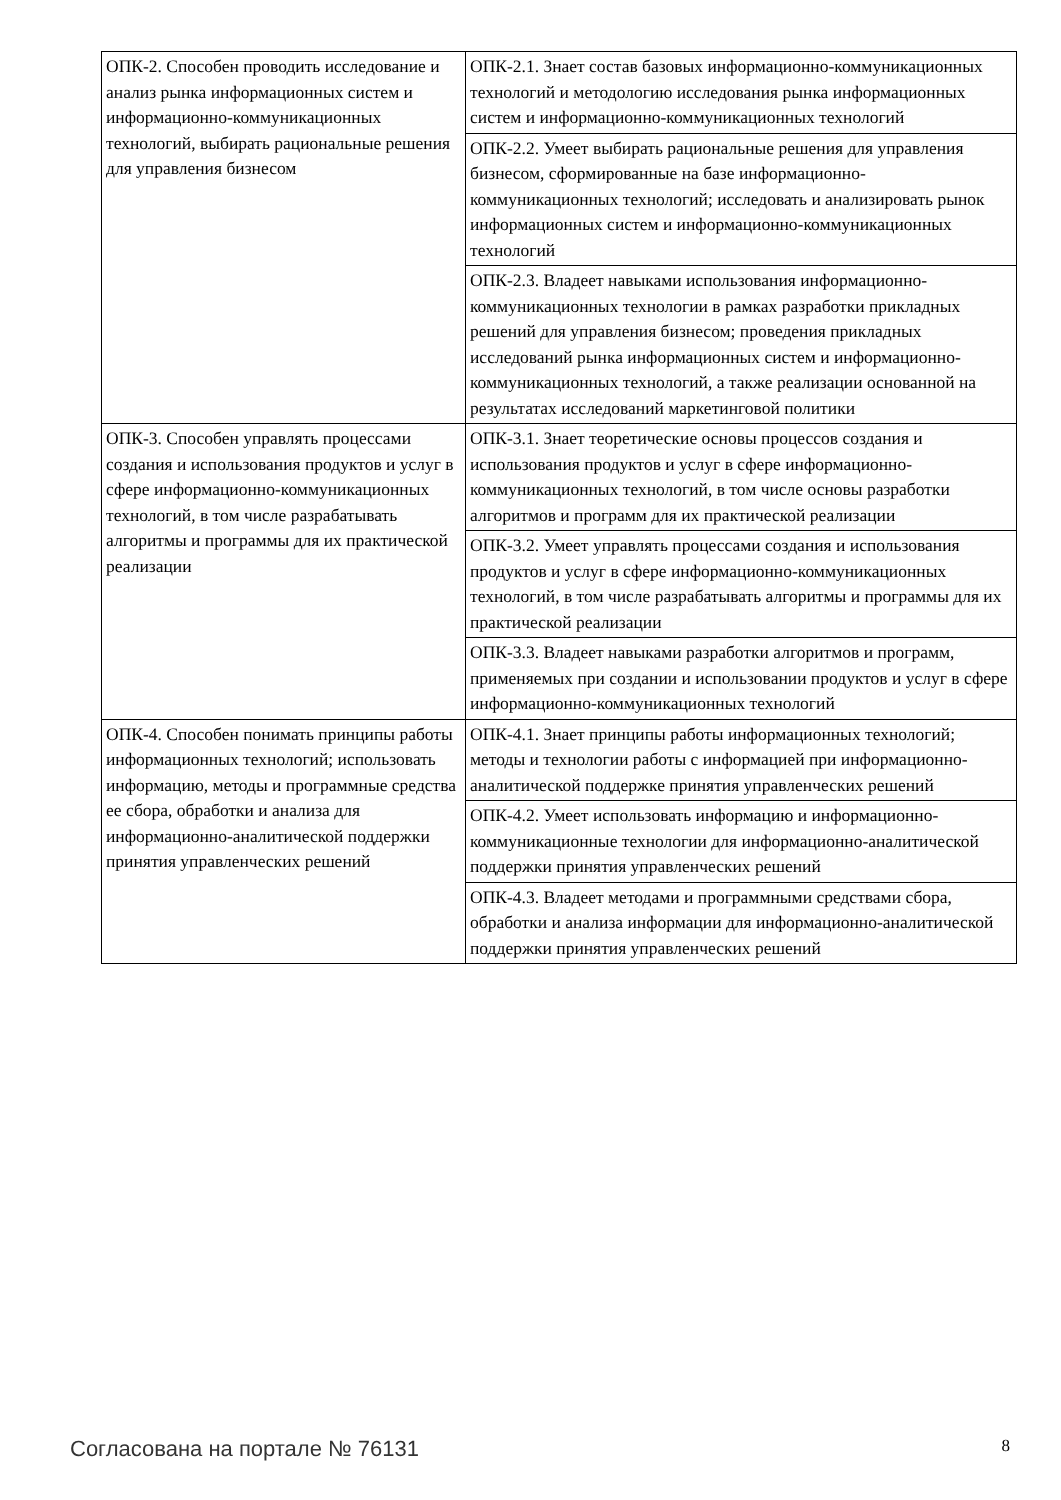| ОПК-2. Способен проводить исследование и анализ рынка информационных систем и информационно-коммуникационных технологий, выбирать рациональные решения для управления бизнесом | ОПК-2.1. Знает состав базовых информационно-коммуникационных технологий и методологию исследования рынка информационных систем и информационно-коммуникационных технологий |
| | ОПК-2.2. Умеет выбирать рациональные решения для управления бизнесом, сформированные на базе информационно-коммуникационных технологий; исследовать и анализировать рынок информационных систем и информационно-коммуникационных технологий |
| | ОПК-2.3. Владеет навыками использования информационно-коммуникационных технологии в рамках разработки прикладных решений для управления бизнесом; проведения прикладных исследований рынка информационных систем и информационно-коммуникационных технологий, а также реализации основанной на результатах исследований маркетинговой политики |
| ОПК-3. Способен управлять процессами создания и использования продуктов и услуг в сфере информационно-коммуникационных технологий, в том числе разрабатывать алгоритмы и программы для их практической реализации | ОПК-3.1. Знает теоретические основы процессов создания и использования продуктов и услуг в сфере информационно-коммуникационных технологий, в том числе основы разработки алгоритмов и программ для их практической реализации |
| | ОПК-3.2. Умеет управлять процессами создания и использования продуктов и услуг в сфере информационно-коммуникационных технологий, в том числе разрабатывать алгоритмы и программы для их практической реализации |
| | ОПК-3.3. Владеет навыками разработки алгоритмов и программ, применяемых при создании и использовании продуктов и услуг в сфере информационно-коммуникационных технологий |
| ОПК-4. Способен понимать принципы работы информационных технологий; использовать информацию, методы и программные средства ее сбора, обработки и анализа для информационно-аналитической поддержки принятия управленческих решений | ОПК-4.1. Знает принципы работы информационных технологий; методы и технологии работы с информацией при информационно-аналитической поддержке принятия управленческих решений |
| | ОПК-4.2. Умеет использовать информацию и информационно-коммуникационные технологии для информационно-аналитической поддержки принятия управленческих решений |
| | ОПК-4.3. Владеет методами и программными средствами сбора, обработки и анализа информации для информационно-аналитической поддержки принятия управленческих решений |
Согласована на портале № 76131 8